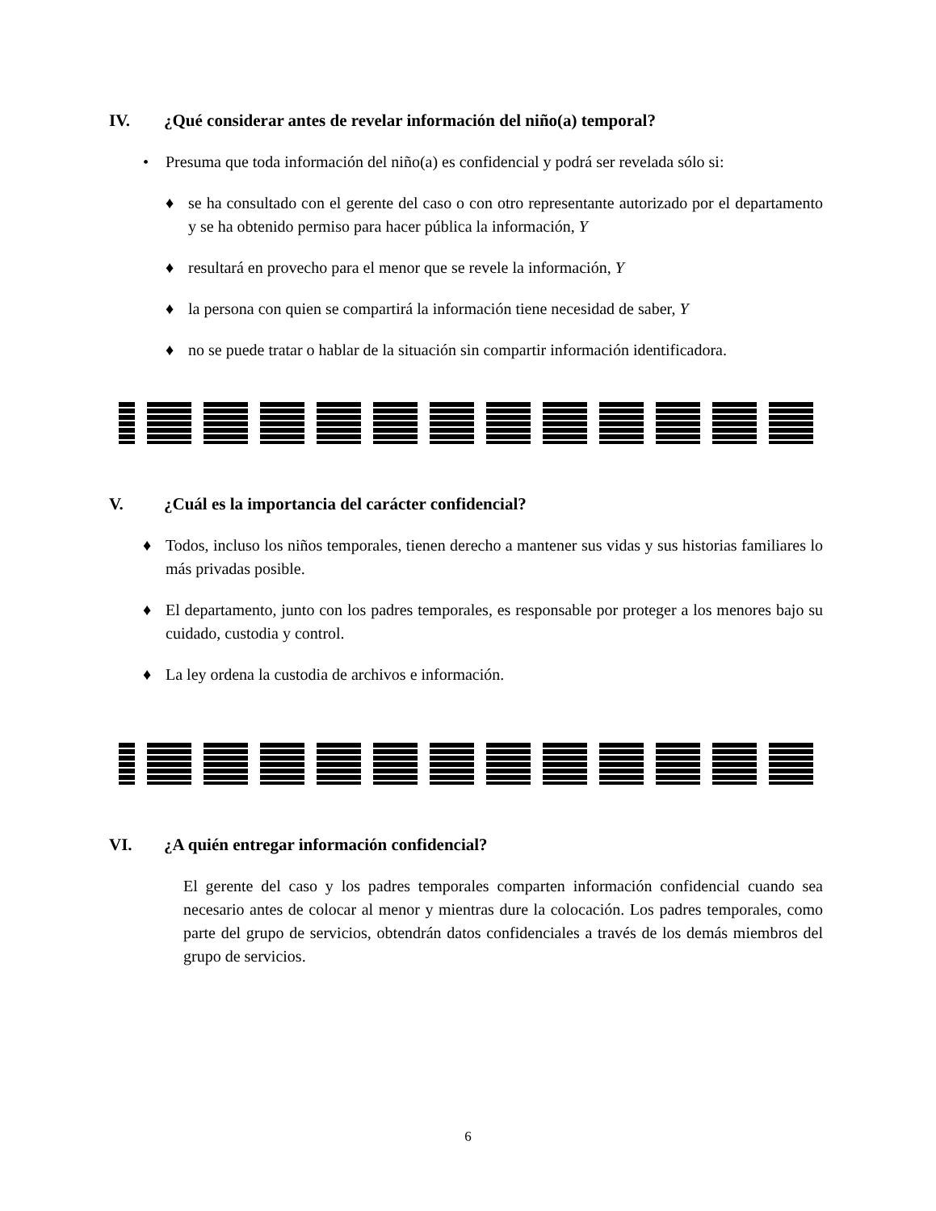IV. ¿Qué considerar antes de revelar información del niño(a) temporal?
• Presuma que toda información del niño(a) es confidencial y podrá ser revelada sólo si:
♦ se ha consultado con el gerente del caso o con otro representante autorizado por el departamento y se ha obtenido permiso para hacer pública la información, Y
♦ resultará en provecho para el menor que se revele la información, Y
♦ la persona con quien se compartirá la información tiene necesidad de saber, Y
♦ no se puede tratar o hablar de la situación sin compartir información identificadora.
V. ¿Cuál es la importancia del carácter confidencial?
♦ Todos, incluso los niños temporales, tienen derecho a mantener sus vidas y sus historias familiares lo más privadas posible.
♦ El departamento, junto con los padres temporales, es responsable por proteger a los menores bajo su cuidado, custodia y control.
♦ La ley ordena la custodia de archivos e información.
VI. ¿A quién entregar información confidencial?
El gerente del caso y los padres temporales comparten información confidencial cuando sea necesario antes de colocar al menor y mientras dure la colocación. Los padres temporales, como parte del grupo de servicios, obtendrán datos confidenciales a través de los demás miembros del grupo de servicios.
6